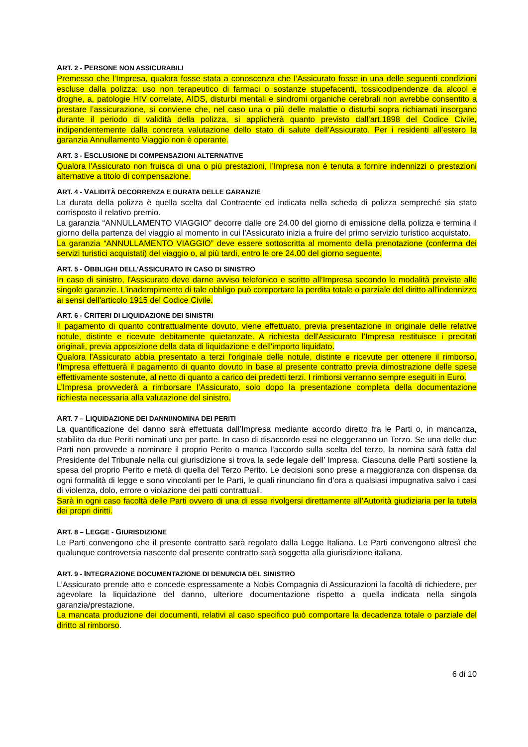ART. 2 - PERSONE NON ASSICURABILI
Premesso che l’Impresa, qualora fosse stata a conoscenza che l’Assicurato fosse in una delle seguenti condizioni escluse dalla polizza: uso non terapeutico di farmaci o sostanze stupefacenti, tossicodipendenze da alcool e droghe, a, patologie HIV correlate, AIDS, disturbi mentali e sindromi organiche cerebrali non avrebbe consentito a prestare l’assicurazione, si conviene che, nel caso una o più delle malattie o disturbi sopra richiamati insorgano durante il periodo di validità della polizza, si applicherà quanto previsto dall’art.1898 del Codice Civile, indipendentemente dalla concreta valutazione dello stato di salute dell’Assicurato. Per i residenti all’estero la garanzia Annullamento Viaggio non è operante.
ART. 3 - ESCLUSIONE DI COMPENSAZIONI ALTERNATIVE
Qualora l'Assicurato non fruisca di una o più prestazioni, l’Impresa non è tenuta a fornire indennizzi o prestazioni alternative a titolo di compensazione.
ART. 4 - VALIDITÀ DECORRENZA E DURATA DELLE GARANZIE
La durata della polizza è quella scelta dal Contraente ed indicata nella scheda di polizza sempreché sia stato corrisposto il relativo premio.
La garanzia “ANNULLAMENTO VIAGGIO” decorre dalle ore 24.00 del giorno di emissione della polizza e termina il giorno della partenza del viaggio al momento in cui l’Assicurato inizia a fruire del primo servizio turistico acquistato.
La garanzia “ANNULLAMENTO VIAGGIO” deve essere sottoscritta al momento della prenotazione (conferma dei servizi turistici acquistati) del viaggio o, al più tardi, entro le ore 24.00 del giorno seguente.
ART. 5 - OBBLIGHI DELL'ASSICURATO IN CASO DI SINISTRO
In caso di sinistro, l'Assicurato deve darne avviso telefonico e scritto all’Impresa secondo le modalità previste alle singole garanzie. L'inadempimento di tale obbligo può comportare la perdita totale o parziale del diritto all'indennizzo ai sensi dell'articolo 1915 del Codice Civile.
ART. 6 - CRITERI DI LIQUIDAZIONE DEI SINISTRI
Il pagamento di quanto contrattualmente dovuto, viene effettuato, previa presentazione in originale delle relative notule, distinte e ricevute debitamente quietanzate. A richiesta dell'Assicurato l’Impresa restituisce i precitati originali, previa apposizione della data di liquidazione e dell'importo liquidato.
Qualora l'Assicurato abbia presentato a terzi l'originale delle notule, distinte e ricevute per ottenere il rimborso, l’Impresa effettuerà il pagamento di quanto dovuto in base al presente contratto previa dimostrazione delle spese effettivamente sostenute, al netto di quanto a carico dei predetti terzi. I rimborsi verranno sempre eseguiti in Euro.
L’Impresa provvederà a rimborsare l’Assicurato, solo dopo la presentazione completa della documentazione richiesta necessaria alla valutazione del sinistro.
ART. 7 – LIQUIDAZIONE DEI DANNI/NOMINA DEI PERITI
La quantificazione del danno sarà effettuata dall’Impresa mediante accordo diretto fra le Parti o, in mancanza, stabilito da due Periti nominati uno per parte. In caso di disaccordo essi ne eleggeranno un Terzo. Se una delle due Parti non provvede a nominare il proprio Perito o manca l’accordo sulla scelta del terzo, la nomina sarà fatta dal Presidente del Tribunale nella cui giurisdizione si trova la sede legale dell’ Impresa. Ciascuna delle Parti sostiene la spesa del proprio Perito e metà di quella del Terzo Perito. Le decisioni sono prese a maggioranza con dispensa da ogni formalità di legge e sono vincolanti per le Parti, le quali rinunciano fin d’ora a qualsiasi impugnativa salvo i casi di violenza, dolo, errore o violazione dei patti contrattuali.
Sarà in ogni caso facoltà delle Parti ovvero di una di esse rivolgersi direttamente all’Autorità giudiziaria per la tutela dei propri diritti.
ART. 8 – LEGGE - GIURISDIZIONE
Le Parti convengono che il presente contratto sarà regolato dalla Legge Italiana. Le Parti convengono altresì che qualunque controversia nascente dal presente contratto sarà soggetta alla giurisdizione italiana.
ART. 9 - INTEGRAZIONE DOCUMENTAZIONE DI DENUNCIA DEL SINISTRO
L’Assicurato prende atto e concede espressamente a Nobis Compagnia di Assicurazioni la facoltà di richiedere, per agevolare la liquidazione del danno, ulteriore documentazione rispetto a quella indicata nella singola garanzia/prestazione.
La mancata produzione dei documenti, relativi al caso specifico può comportare la decadenza totale o parziale del diritto al rimborso.
6 di 10